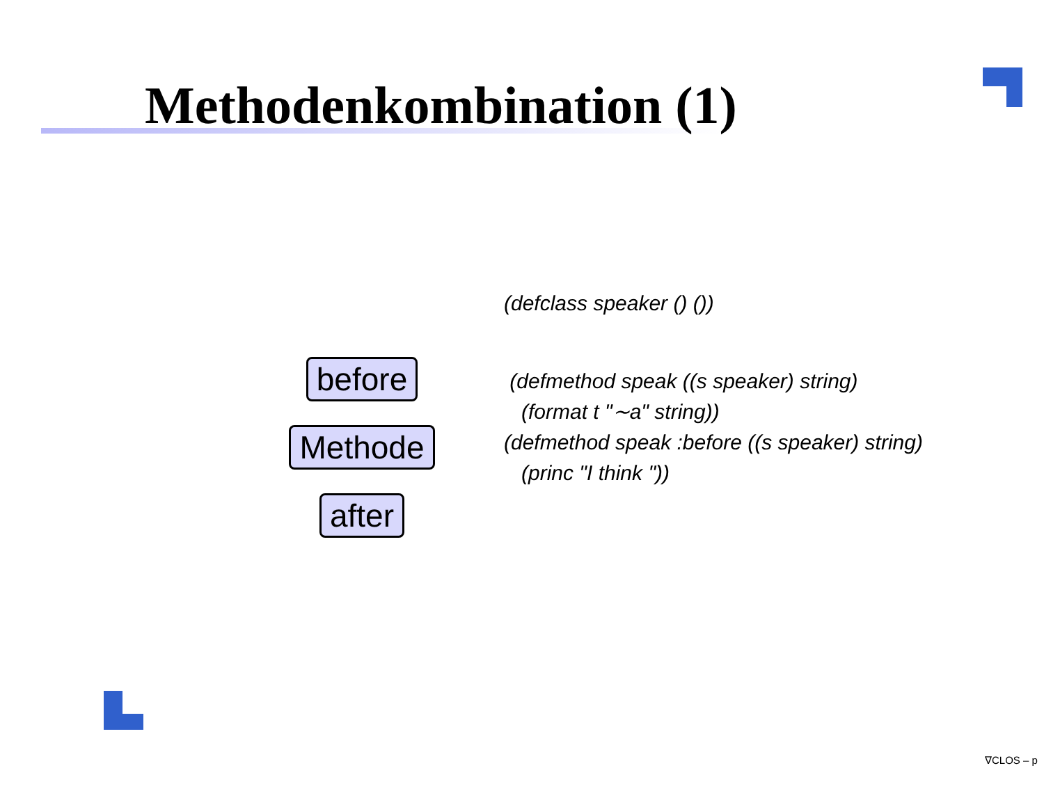Methodenkombination (1)
before
Methode
after
(defclass speaker () ())
(defmethod speak ((s speaker) string)
(format t "∼a" string))
(defmethod speak :before ((s speaker) string)
(princ "I think "))
∇CLOS – p